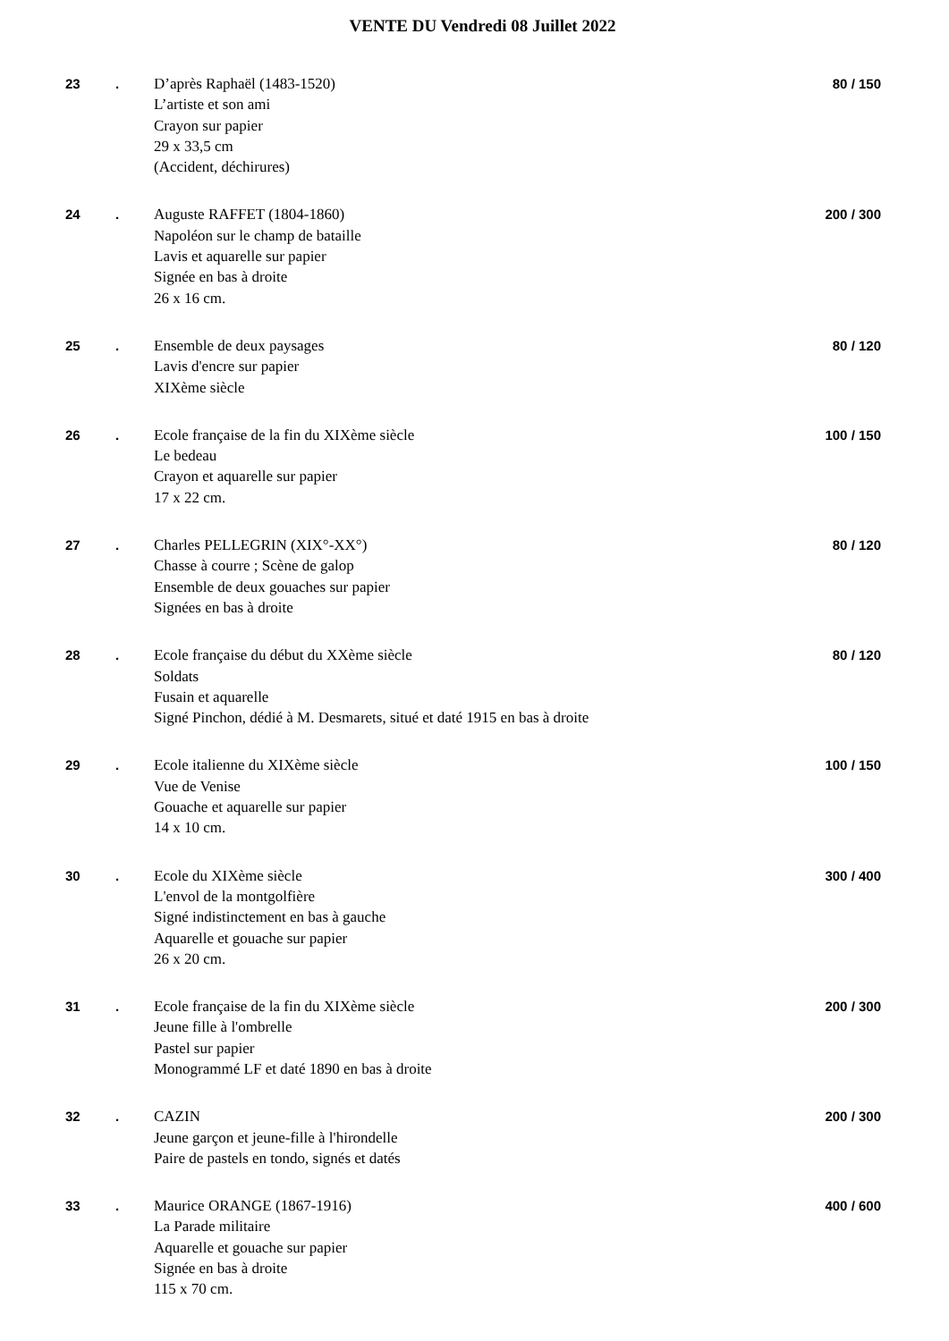VENTE DU Vendredi 08 Juillet 2022
23 . D’après Raphaël (1483-1520)
L’artiste et son ami
Crayon sur papier
29 x 33,5 cm
(Accident, déchirures)
80 / 150
24 . Auguste RAFFET (1804-1860)
Napoléon sur le champ de bataille
Lavis et aquarelle sur papier
Signée en bas à droite
26 x 16 cm.
200 / 300
25 . Ensemble de deux paysages
Lavis d'encre sur papier
XIXème siècle
80 / 120
26 . Ecole française de la fin du XIXème siècle
Le bedeau
Crayon et aquarelle sur papier
17 x 22 cm.
100 / 150
27 . Charles PELLEGRIN (XIX°-XX°)
Chasse à courre ; Scène de galop
Ensemble de deux gouaches sur papier
Signées en bas à droite
80 / 120
28 . Ecole française du début du XXème siècle
Soldats
Fusain et aquarelle
Signé Pinchon, dédié à M. Desmarets, situé et daté 1915 en bas à droite
80 / 120
29 . Ecole italienne du XIXème siècle
Vue de Venise
Gouache et aquarelle sur papier
14 x 10 cm.
100 / 150
30 . Ecole du XIXème siècle
L'envol de la montgolfière
Signé indistinctement en bas à gauche
Aquarelle et gouache sur papier
26 x 20 cm.
300 / 400
31 . Ecole française de la fin du XIXème siècle
Jeune fille à l'ombrelle
Pastel sur papier
Monogrammé LF et daté 1890 en bas à droite
200 / 300
32 . CAZIN
Jeune garçon et jeune-fille à l'hirondelle
Paire de pastels en tondo, signés et datés
200 / 300
33 . Maurice ORANGE (1867-1916)
La Parade militaire
Aquarelle et gouache sur papier
Signée en bas à droite
115 x 70 cm.
400 / 600